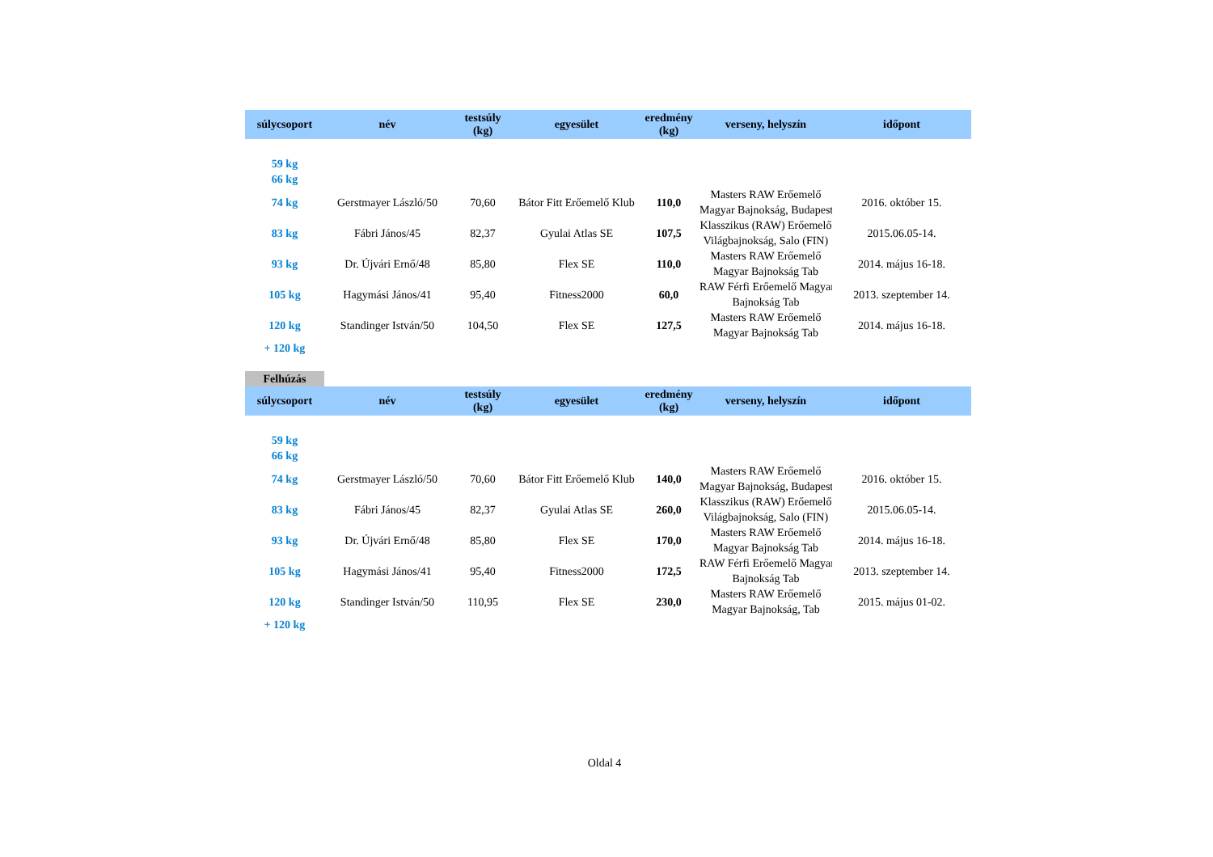| súlycsoport | név | testsúly (kg) | egyesület | eredmény (kg) | verseny, helyszín | időpont |
| --- | --- | --- | --- | --- | --- | --- |
| 59 kg | | | | | | |
| 66 kg | | | | | | |
| 74 kg | Gerstmayer László/50 | 70,60 | Bátor Fitt Erőemelő Klub | 110,0 | Masters RAW Erőemelő Magyar Bajnokság, Budapest | 2016. október 15. |
| 83 kg | Fábri János/45 | 82,37 | Gyulai Atlas SE | 107,5 | Klasszikus (RAW) Erőemelő Világbajnokság, Salo (FIN) | 2015.06.05-14. |
| 93 kg | Dr. Újvári Ernő/48 | 85,80 | Flex SE | 110,0 | Masters RAW Erőemelő Magyar Bajnokság Tab | 2014. május 16-18. |
| 105 kg | Hagymási János/41 | 95,40 | Fitness2000 | 60,0 | RAW Férfi Erőemelő Magyar Bajnokság Tab | 2013. szeptember 14. |
| 120 kg | Standinger István/50 | 104,50 | Flex SE | 127,5 | Masters RAW Erőemelő Magyar Bajnokság Tab | 2014. május 16-18. |
| + 120 kg | | | | | | |
Felhúzás
| súlycsoport | név | testsúly (kg) | egyesület | eredmény (kg) | verseny, helyszín | időpont |
| --- | --- | --- | --- | --- | --- | --- |
| 59 kg | | | | | | |
| 66 kg | | | | | | |
| 74 kg | Gerstmayer László/50 | 70,60 | Bátor Fitt Erőemelő Klub | 140,0 | Masters RAW Erőemelő Magyar Bajnokság, Budapest | 2016. október 15. |
| 83 kg | Fábri János/45 | 82,37 | Gyulai Atlas SE | 260,0 | Klasszikus (RAW) Erőemelő Világbajnokság, Salo (FIN) | 2015.06.05-14. |
| 93 kg | Dr. Újvári Ernő/48 | 85,80 | Flex SE | 170,0 | Masters RAW Erőemelő Magyar Bajnokság Tab | 2014. május 16-18. |
| 105 kg | Hagymási János/41 | 95,40 | Fitness2000 | 172,5 | RAW Férfi Erőemelő Magyar Bajnokság Tab | 2013. szeptember 14. |
| 120 kg | Standinger István/50 | 110,95 | Flex SE | 230,0 | Masters RAW Erőemelő Magyar Bajnokság, Tab | 2015. május 01-02. |
| + 120 kg | | | | | | |
Oldal 4